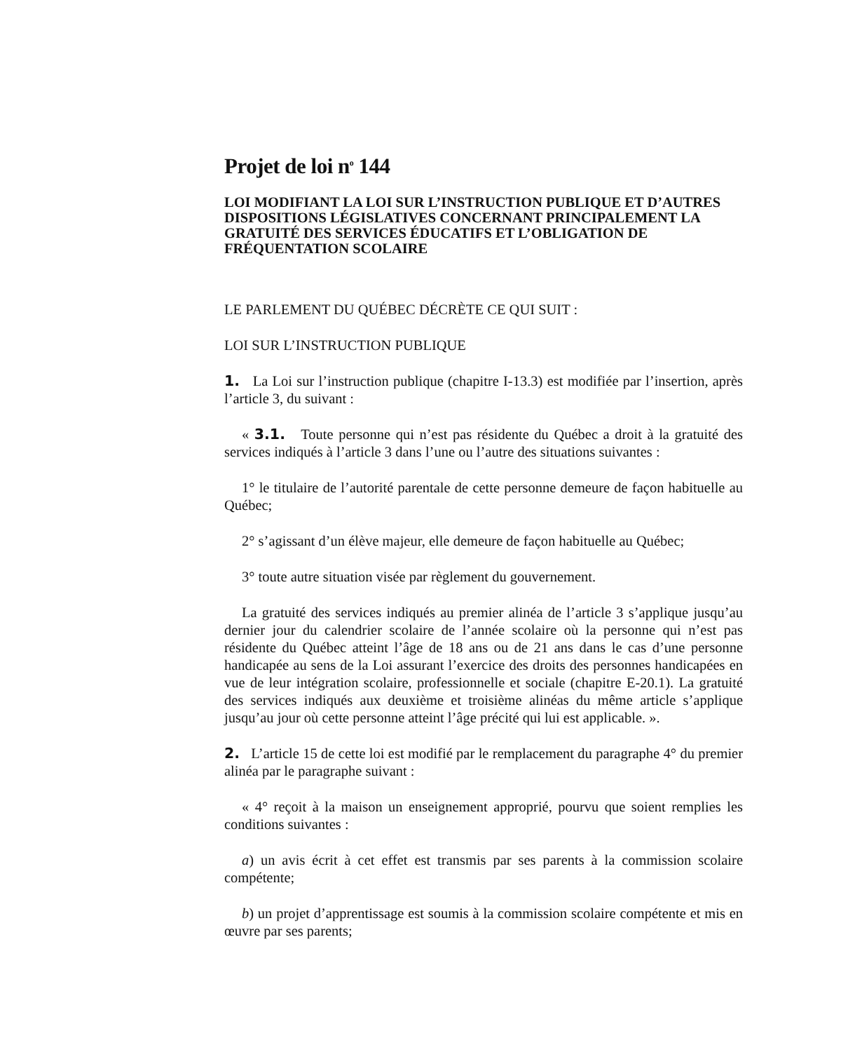Projet de loi n<sup>o</sup> 144
LOI MODIFIANT LA LOI SUR L’INSTRUCTION PUBLIQUE ET D’AUTRES DISPOSITIONS LÉGISLATIVES CONCERNANT PRINCIPALEMENT LA GRATUITÉ DES SERVICES ÉDUCATIFS ET L’OBLIGATION DE FRÉQUENTATION SCOLAIRE
LE PARLEMENT DU QUÉBEC DÉCRÈTE CE QUI SUIT :
LOI SUR L’INSTRUCTION PUBLIQUE
1. La Loi sur l’instruction publique (chapitre I-13.3) est modifiée par l’insertion, après l’article 3, du suivant :
« 3.1. Toute personne qui n’est pas résidente du Québec a droit à la gratuité des services indiqués à l’article 3 dans l’une ou l’autre des situations suivantes :
1° le titulaire de l’autorité parentale de cette personne demeure de façon habituelle au Québec;
2° s’agissant d’un élève majeur, elle demeure de façon habituelle au Québec;
3° toute autre situation visée par règlement du gouvernement.
La gratuité des services indiqués au premier alinéa de l’article 3 s’applique jusqu’au dernier jour du calendrier scolaire de l’année scolaire où la personne qui n’est pas résidente du Québec atteint l’âge de 18 ans ou de 21 ans dans le cas d’une personne handicapée au sens de la Loi assurant l’exercice des droits des personnes handicapées en vue de leur intégration scolaire, professionnelle et sociale (chapitre E-20.1). La gratuité des services indiqués aux deuxième et troisième alinéas du même article s’applique jusqu’au jour où cette personne atteint l’âge précité qui lui est applicable. ».
2. L’article 15 de cette loi est modifié par le remplacement du paragraphe 4° du premier alinéa par le paragraphe suivant :
« 4° reçoit à la maison un enseignement approprié, pourvu que soient remplies les conditions suivantes :
a) un avis écrit à cet effet est transmis par ses parents à la commission scolaire compétente;
b) un projet d’apprentissage est soumis à la commission scolaire compétente et mis en œuvre par ses parents;